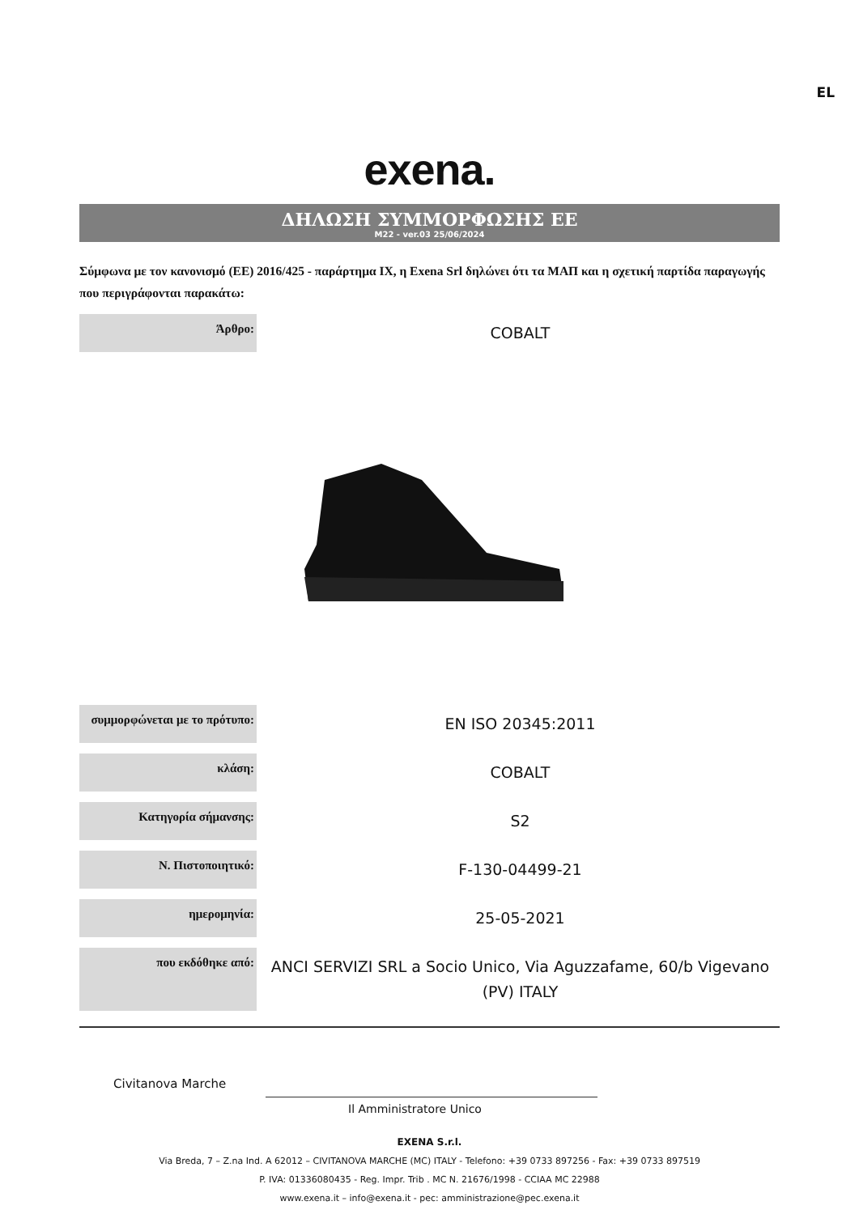EL
exena.
ΔΗΛΩΣΗ ΣΥΜΜΟΡΦΩΣΗΣ ΕΕ
M22 - ver.03 25/06/2024
Σύμφωνα με τον κανονισμό (ΕΕ) 2016/425 - παράρτημα IX, η Exena Srl δηλώνει ότι τα ΜΑΠ και η σχετική παρτίδα παραγωγής που περιγράφονται παρακάτω:
| Άρθρο: | COBALT |
| συμμορφώνεται με το πρότυπο: | EN ISO 20345:2011 |
| κλάση: | COBALT |
| Κατηγορία σήμανσης: | S2 |
| Ν. Πιστοποιητικό: | F-130-04499-21 |
| ημερομηνία: | 25-05-2021 |
| που εκδόθηκε από: | ANCI SERVIZI SRL a Socio Unico, Via Aguzzafame, 60/b Vigevano (PV) ITALY |
Civitanova Marche
Il Amministratore Unico
EXENA S.r.l.
Via Breda, 7 – Z.na Ind. A 62012 – CIVITANOVA MARCHE (MC) ITALY - Telefono: +39 0733 897256 - Fax: +39 0733 897519
P. IVA: 01336080435 - Reg. Impr. Trib . MC N. 21676/1998 - CCIAA MC 22988
www.exena.it – info@exena.it - pec: amministrazione@pec.exena.it